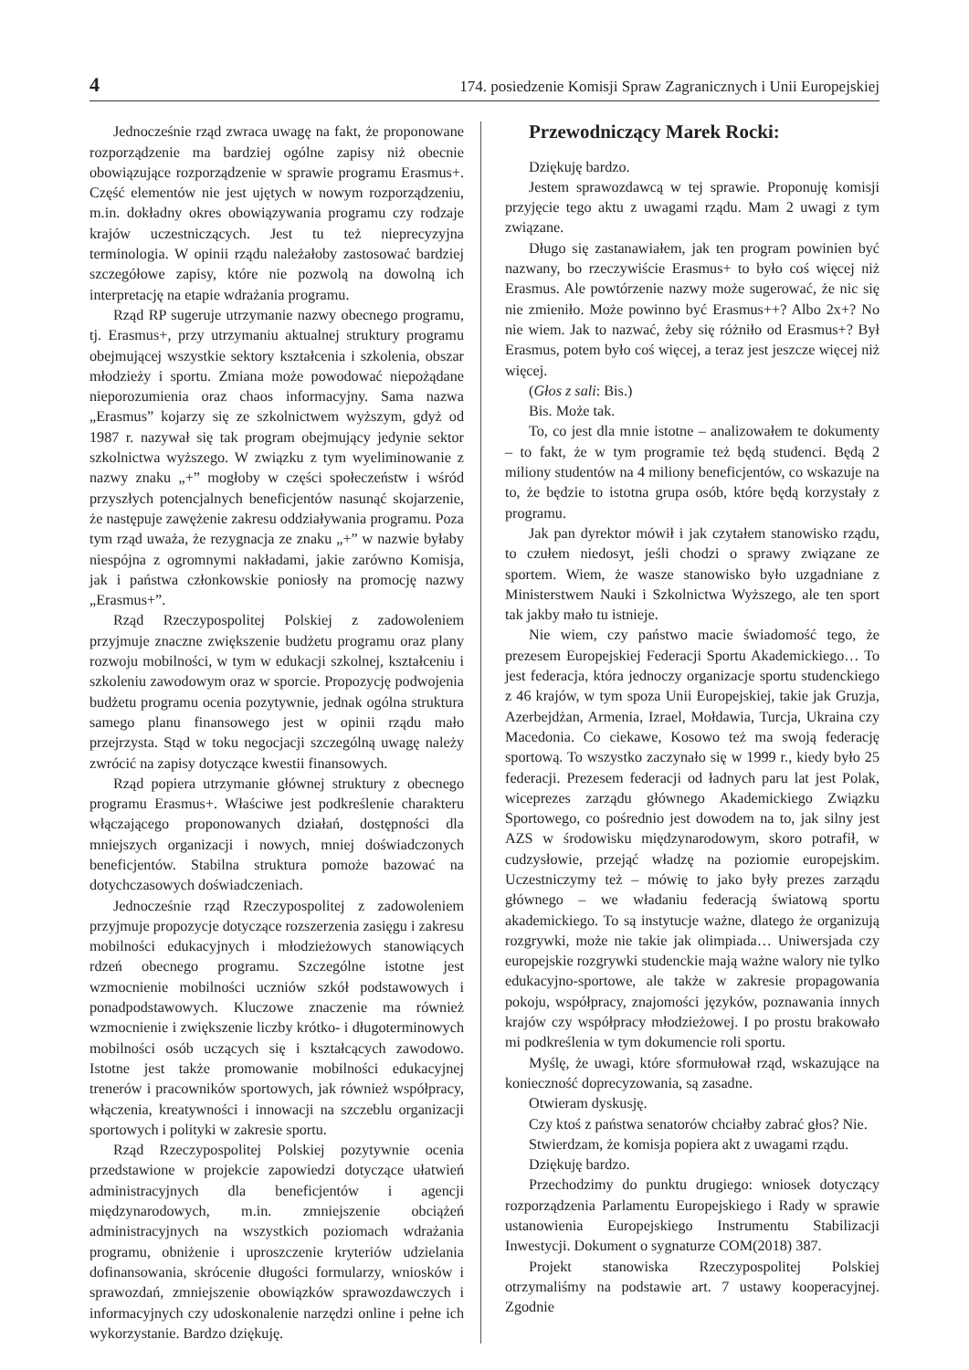4 174. posiedzenie Komisji Spraw Zagranicznych i Unii Europejskiej
Jednocześnie rząd zwraca uwagę na fakt, że proponowane rozporządzenie ma bardziej ogólne zapisy niż obecnie obowiązujące rozporządzenie w sprawie programu Erasmus+. Część elementów nie jest ujętych w nowym rozporządzeniu, m.in. dokładny okres obowiązywania programu czy rodzaje krajów uczestniczących. Jest tu też nieprecyzyjna terminologia. W opinii rządu należałoby zastosować bardziej szczegółowe zapisy, które nie pozwolą na dowolną ich interpretację na etapie wdrażania programu.
Rząd RP sugeruje utrzymanie nazwy obecnego programu, tj. Erasmus+, przy utrzymaniu aktualnej struktury programu obejmującej wszystkie sektory kształcenia i szkolenia, obszar młodzieży i sportu. Zmiana może powodować niepożądane nieporozumienia oraz chaos informacyjny. Sama nazwa „Erasmus” kojarzy się ze szkolnictwem wyższym, gdyż od 1987 r. nazywał się tak program obejmujący jedynie sektor szkolnictwa wyższego. W związku z tym wyeliminowanie z nazwy znaku „+” mogłoby w części społeczeństw i wśród przyszłych potencjalnych beneficjentów nasunąć skojarzenie, że następuje zawężenie zakresu oddziaływania programu. Poza tym rząd uważa, że rezygnacja ze znaku „+” w nazwie byłaby niespójna z ogromnymi nakładami, jakie zarówno Komisja, jak i państwa członkowskie poniosły na promocję nazwy „Erasmus+”.
Rząd Rzeczypospolitej Polskiej z zadowoleniem przyjmuje znaczne zwiększenie budżetu programu oraz plany rozwoju mobilności, w tym w edukacji szkolnej, kształceniu i szkoleniu zawodowym oraz w sporcie. Propozycję podwojenia budżetu programu ocenia pozytywnie, jednak ogólna struktura samego planu finansowego jest w opinii rządu mało przejrzysta. Stąd w toku negocjacji szczególną uwagę należy zwrócić na zapisy dotyczące kwestii finansowych.
Rząd popiera utrzymanie głównej struktury z obecnego programu Erasmus+. Właściwe jest podkreślenie charakteru włączającego proponowanych działań, dostępności dla mniejszych organizacji i nowych, mniej doświadczonych beneficjentów. Stabilna struktura pomoże bazować na dotychczasowych doświadczeniach.
Jednocześnie rząd Rzeczypospolitej z zadowoleniem przyjmuje propozycje dotyczące rozszerzenia zasięgu i zakresu mobilności edukacyjnych i młodzieżowych stanowiących rdzeń obecnego programu. Szczególne istotne jest wzmocnienie mobilności uczniów szkół podstawowych i ponadpodstawowych. Kluczowe znaczenie ma również wzmocnienie i zwiększenie liczby krótko- i długoterminowych mobilności osób uczących się i kształcących zawodowo. Istotne jest także promowanie mobilności edukacyjnej trenerów i pracowników sportowych, jak również współpracy, włączenia, kreatywności i innowacji na szczeblu organizacji sportowych i polityki w zakresie sportu.
Rząd Rzeczypospolitej Polskiej pozytywnie ocenia przedstawione w projekcie zapowiedzi dotyczące ułatwień administracyjnych dla beneficjentów i agencji międzynarodowych, m.in. zmniejszenie obciążeń administracyjnych na wszystkich poziomach wdrażania programu, obniżenie i uproszczenie kryteriów udzielania dofinansowania, skrócenie długości formularzy, wniosków i sprawozdań, zmniejszenie obowiązków sprawozdawczych i informacyjnych czy udoskonalenie narzędzi online i pełne ich wykorzystanie. Bardzo dziękuję.
Przewodniczący Marek Rocki:
Dziękuję bardzo.
Jestem sprawozdawcą w tej sprawie. Proponuję komisji przyjęcie tego aktu z uwagami rządu. Mam 2 uwagi z tym związane.
Długo się zastanawiałem, jak ten program powinien być nazwany, bo rzeczywiście Erasmus+ to było coś więcej niż Erasmus. Ale powtórzenie nazwy może sugerować, że nic się nie zmieniło. Może powinno być Erasmus++? Albo 2x+? No nie wiem. Jak to nazwać, żeby się różniło od Erasmus+? Był Erasmus, potem było coś więcej, a teraz jest jeszcze więcej niż więcej.
(Głos z sali: Bis.)
Bis. Może tak.
To, co jest dla mnie istotne – analizowałem te dokumenty – to fakt, że w tym programie też będą studenci. Będą 2 miliony studentów na 4 miliony beneficjentów, co wskazuje na to, że będzie to istotna grupa osób, które będą korzystały z programu.
Jak pan dyrektor mówił i jak czytałem stanowisko rządu, to czułem niedosyt, jeśli chodzi o sprawy związane ze sportem. Wiem, że wasze stanowisko było uzgadniane z Ministerstwem Nauki i Szkolnictwa Wyższego, ale ten sport tak jakby mało tu istnieje.
Nie wiem, czy państwo macie świadomość tego, że prezesem Europejskiej Federacji Sportu Akademickiego… To jest federacja, która jednoczy organizacje sportu studenckiego z 46 krajów, w tym spoza Unii Europejskiej, takie jak Gruzja, Azerbejdżan, Armenia, Izrael, Mołdawia, Turcja, Ukraina czy Macedonia. Co ciekawe, Kosowo też ma swoją federację sportową. To wszystko zaczynało się w 1999 r., kiedy było 25 federacji. Prezesem federacji od ładnych paru lat jest Polak, wiceprezes zarządu głównego Akademickiego Związku Sportowego, co pośrednio jest dowodem na to, jak silny jest AZS w środowisku międzynarodowym, skoro potrafił, w cudzysłowie, przejąć władzę na poziomie europejskim. Uczestniczymy też – mówię to jako były prezes zarządu głównego – we władaniu federacją światową sportu akademickiego. To są instytucje ważne, dlatego że organizują rozgrywki, może nie takie jak olimpiada… Uniwersjada czy europejskie rozgrywki studenckie mają ważne walory nie tylko edukacyjno-sportowe, ale także w zakresie propagowania pokoju, współpracy, znajomości języków, poznawania innych krajów czy współpracy młodzieżowej. I po prostu brakowało mi podkreślenia w tym dokumencie roli sportu.
Myślę, że uwagi, które sformułował rząd, wskazujące na konieczność doprecyzowania, są zasadne.
Otwieram dyskusję.
Czy ktoś z państwa senatorów chciałby zabrać głos? Nie.
Stwierdzam, że komisja popiera akt z uwagami rządu.
Dziękuję bardzo.
Przechodzimy do punktu drugiego: wniosek dotyczący rozporządzenia Parlamentu Europejskiego i Rady w sprawie ustanowienia Europejskiego Instrumentu Stabilizacji Inwestycji. Dokument o sygnaturze COM(2018) 387.
Projekt stanowiska Rzeczypospolitej Polskiej otrzymaliśmy na podstawie art. 7 ustawy kooperacyjnej. Zgodnie